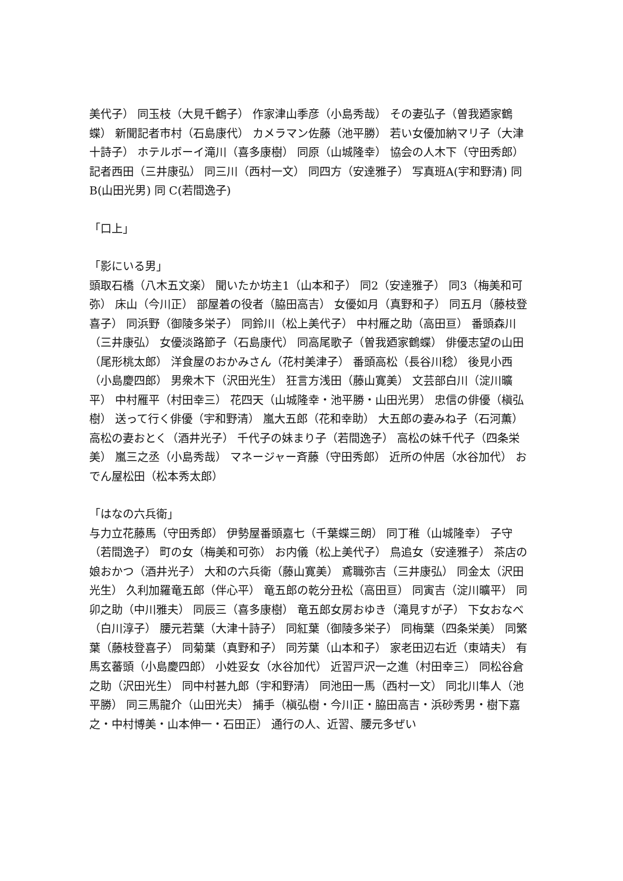美代子） 同玉枝（大見千鶴子） 作家津山季彦（小島秀哉） その妻弘子（曽我廼家鶴蝶） 新聞記者市村（石島康代） カメラマン佐藤（池平勝） 若い女優加納マリ子（大津十詩子） ホテルボーイ滝川（喜多康樹） 同原（山城隆幸） 協会の人木下（守田秀郎） 記者西田（三井康弘） 同三川（西村一文） 同四方（安達雅子） 写真班A(宇和野清) 同 B(山田光男) 同 C(若間逸子)
「口上」
「影にいる男」
頭取石橋（八木五文楽） 聞いたか坊主1（山本和子） 同2（安達雅子） 同3（梅美和可弥） 床山（今川正） 部屋着の役者（脇田高吉） 女優如月（真野和子） 同五月（藤枝登喜子） 同浜野（御陵多栄子） 同鈴川（松上美代子） 中村雁之助（高田亘） 番頭森川（三井康弘） 女優淡路節子（石島康代） 同高尾歌子（曽我廼家鶴蝶） 俳優志望の山田（尾形桃太郎） 洋食屋のおかみさん（花村美津子） 番頭高松（長谷川稔） 後見小西（小島慶四郎） 男衆木下（沢田光生） 狂言方浅田（藤山寛美） 文芸部白川（淀川曠平） 中村雁平（村田幸三） 花四天（山城隆幸・池平勝・山田光男） 忠信の俳優（槇弘樹） 送って行く俳優（宇和野清） 嵐大五郎（花和幸助） 大五郎の妻みね子（石河薫） 高松の妻おとく（酒井光子） 千代子の妹まり子（若間逸子） 高松の妹千代子（四条栄美） 嵐三之丞（小島秀哉） マネージャー斉藤（守田秀郎） 近所の仲居（水谷加代） おでん屋松田（松本秀太郎）
「はなの六兵衛」
与力立花藤馬（守田秀郎） 伊勢屋番頭嘉七（千葉蝶三朗） 同丁稚（山城隆幸） 子守（若間逸子） 町の女（梅美和可弥） お内儀（松上美代子） 鳥追女（安達雅子） 茶店の娘おかつ（酒井光子） 大和の六兵衛（藤山寛美） 鳶職弥吉（三井康弘） 同金太（沢田光生） 久利加羅竜五郎（伴心平） 竜五郎の乾分丑松（高田亘） 同寅吉（淀川曠平） 同卯之助（中川雅夫） 同辰三（喜多康樹） 竜五郎女房おゆき（滝見すが子） 下女おなべ（白川淳子） 腰元若葉（大津十詩子） 同紅葉（御陵多栄子） 同梅葉（四条栄美） 同繁葉（藤枝登喜子） 同菊葉（真野和子） 同芳葉（山本和子） 家老田辺右近（東靖夫） 有馬玄蕃頭（小島慶四郎） 小姓妥女（水谷加代） 近習戸沢一之進（村田幸三） 同松谷倉之助（沢田光生） 同中村甚九郎（宇和野清） 同池田一馬（西村一文） 同北川隼人（池平勝） 同三馬龍介（山田光夫） 捕手（槇弘樹・今川正・脇田高吉・浜砂秀男・樹下嘉之・中村博美・山本伸一・石田正） 通行の人、近習、腰元多ぜい